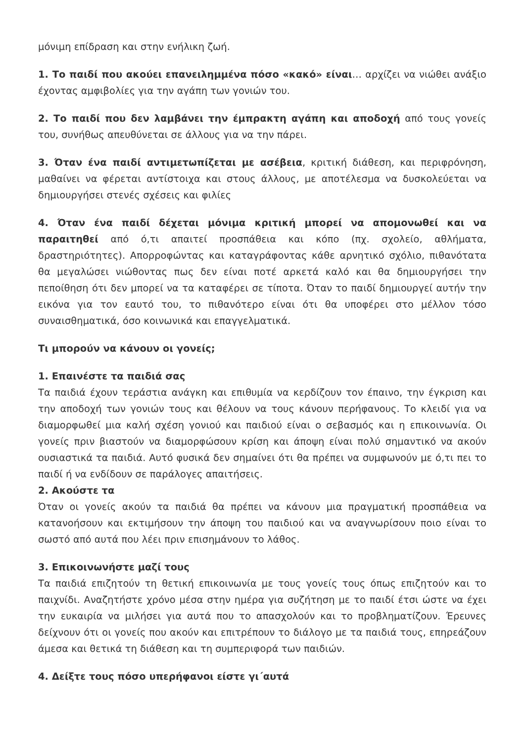μόνιμη επίδραση και στην ενήλικη ζωή.
1. Το παιδί που ακούει επανειλημμένα πόσο «κακό» είναι… αρχίζει να νιώθει ανάξιο έχοντας αμφιβολίες για την αγάπη των γονιών του.
2. Το παιδί που δεν λαμβάνει την έμπρακτη αγάπη και αποδοχή από τους γονείς του, συνήθως απευθύνεται σε άλλους για να την πάρει.
3. Όταν ένα παιδί αντιμετωπίζεται με ασέβεια, κριτική διάθεση, και περιφρόνηση, μαθαίνει να φέρεται αντίστοιχα και στους άλλους, με αποτέλεσμα να δυσκολεύεται να δημιουργήσει στενές σχέσεις και φιλίες
4. Όταν ένα παιδί δέχεται μόνιμα κριτική μπορεί να απομονωθεί και να παραιτηθεί από ό,τι απαιτεί προσπάθεια και κόπο (πχ. σχολείο, αθλήματα, δραστηριότητες). Απορροφώντας και καταγράφοντας κάθε αρνητικό σχόλιο, πιθανότατα θα μεγαλώσει νιώθοντας πως δεν είναι ποτέ αρκετά καλό και θα δημιουργήσει την πεποίθηση ότι δεν μπορεί να τα καταφέρει σε τίποτα. Όταν το παιδί δημιουργεί αυτήν την εικόνα για τον εαυτό του, το πιθανότερο είναι ότι θα υποφέρει στο μέλλον τόσο συναισθηματικά, όσο κοινωνικά και επαγγελματικά.
Τι μπορούν να κάνουν οι γονείς;
1. Επαινέστε τα παιδιά σας
Τα παιδιά έχουν τεράστια ανάγκη και επιθυμία να κερδίζουν τον έπαινο, την έγκριση και την αποδοχή των γονιών τους και θέλουν να τους κάνουν περήφανους. Το κλειδί για να διαμορφωθεί μια καλή σχέση γονιού και παιδιού είναι ο σεβασμός και η επικοινωνία. Οι γονείς πριν βιαστούν να διαμορφώσουν κρίση και άποψη είναι πολύ σημαντικό να ακούν ουσιαστικά τα παιδιά. Αυτό φυσικά δεν σημαίνει ότι θα πρέπει να συμφωνούν με ό,τι πει το παιδί ή να ενδίδουν σε παράλογες απαιτήσεις.
2. Ακούστε τα
Όταν οι γονείς ακούν τα παιδιά θα πρέπει να κάνουν μια πραγματική προσπάθεια να κατανοήσουν και εκτιμήσουν την άποψη του παιδιού και να αναγνωρίσουν ποιο είναι το σωστό από αυτά που λέει πριν επισημάνουν το λάθος.
3. Επικοινωνήστε μαζί τους
Τα παιδιά επιζητούν τη θετική επικοινωνία με τους γονείς τους όπως επιζητούν και το παιχνίδι. Αναζητήστε χρόνο μέσα στην ημέρα για συζήτηση με το παιδί έτσι ώστε να έχει την ευκαιρία να μιλήσει για αυτά που το απασχολούν και το προβληματίζουν. Έρευνες δείχνουν ότι οι γονείς που ακούν και επιτρέπουν το διάλογο με τα παιδιά τους, επηρεάζουν άμεσα και θετικά τη διάθεση και τη συμπεριφορά των παιδιών.
4. Δείξτε τους πόσο υπερήφανοι είστε γι΄αυτά